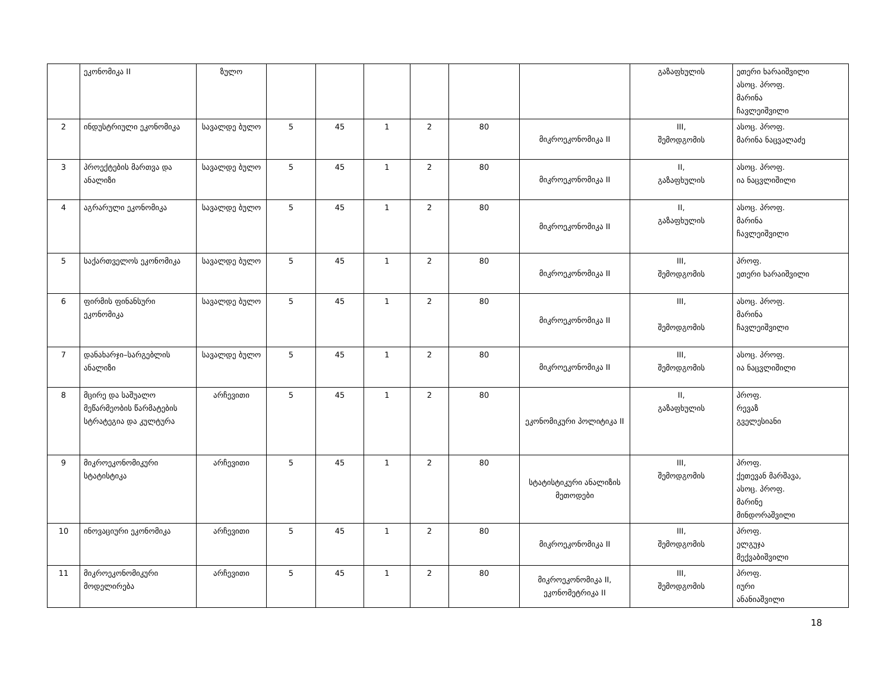| | ეკონომიკა II | ზულო | | | | | | | გაზაფხულის | ეთერი ხარაიშვილი ასოც. პროფ. მარინა ჩავლეიშვილი |
| 2 | ინდუსტრიული ეკონომიკა | სავალდე ბულო | 5 | 45 | 1 | 2 | 80 | მიკროეკონომიკა II | III, შემოდგომის | ასოც. პროფ. მარინა ნაცვალაძე |
| 3 | პროექტების მართვა და ანალიზი | სავალდე ბულო | 5 | 45 | 1 | 2 | 80 | მიკროეკონომიკა II | II, გაზაფხულის | ასოც. პროფ. ია ნაცვლიშილი |
| 4 | აგრარული ეკონომიკა | სავალდე ბულო | 5 | 45 | 1 | 2 | 80 | მიკროეკონომიკა II | II, გაზაფხულის | ასოც. პროფ. მარინა ჩავლეიშვილი |
| 5 | საქართველოს ეკონომიკა | სავალდე ბულო | 5 | 45 | 1 | 2 | 80 | მიკროეკონომიკა II | III, შემოდგომის | პროფ. ეთერი ხარაიშვილი |
| 6 | ფირმის ფინანსური ეკონომიკა | სავალდე ბულო | 5 | 45 | 1 | 2 | 80 | მიკროეკონომიკა II | III, შემოდგომის | ასოც. პროფ. მარინა ჩავლეიშვილი |
| 7 | დანახარჯი–სარგებლის ანალიზი | სავალდე ბულო | 5 | 45 | 1 | 2 | 80 | მიკროეკონომიკა II | III, შემოდგომის | ასოც. პროფ. ია ნაცვლიშილი |
| 8 | მცირე და საშუალო მეწარმეობის წარმატების სტრატეგია და კულტურა | არჩევითი | 5 | 45 | 1 | 2 | 80 | ეკონომიკური პოლიტიკა II | II, გაზაფხულის | პროფ. რევაზ გველესიანი |
| 9 | მიკროეკონომიკური სტატისტიკა | არჩევითი | 5 | 45 | 1 | 2 | 80 | სტატისტიკური ანალიზის მეთოდები | III, შემოდგომის | პროფ. ქეთევან მარშავა, ასოც. პროფ. მარინე მინდორაშვილი |
| 10 | ინოვაციური ეკონომიკა | არჩევითი | 5 | 45 | 1 | 2 | 80 | მიკროეკონომიკა II | III, შემოდგომის | პროფ. ელგუჯა მექვაბიშვილი |
| 11 | მიკროეკონომიკური მოდელირება | არჩევითი | 5 | 45 | 1 | 2 | 80 | მიკროეკონომიკა II, ეკონომეტრიკა II | III, შემოდგომის | პროფ. იური ანანიაშვილი |
18